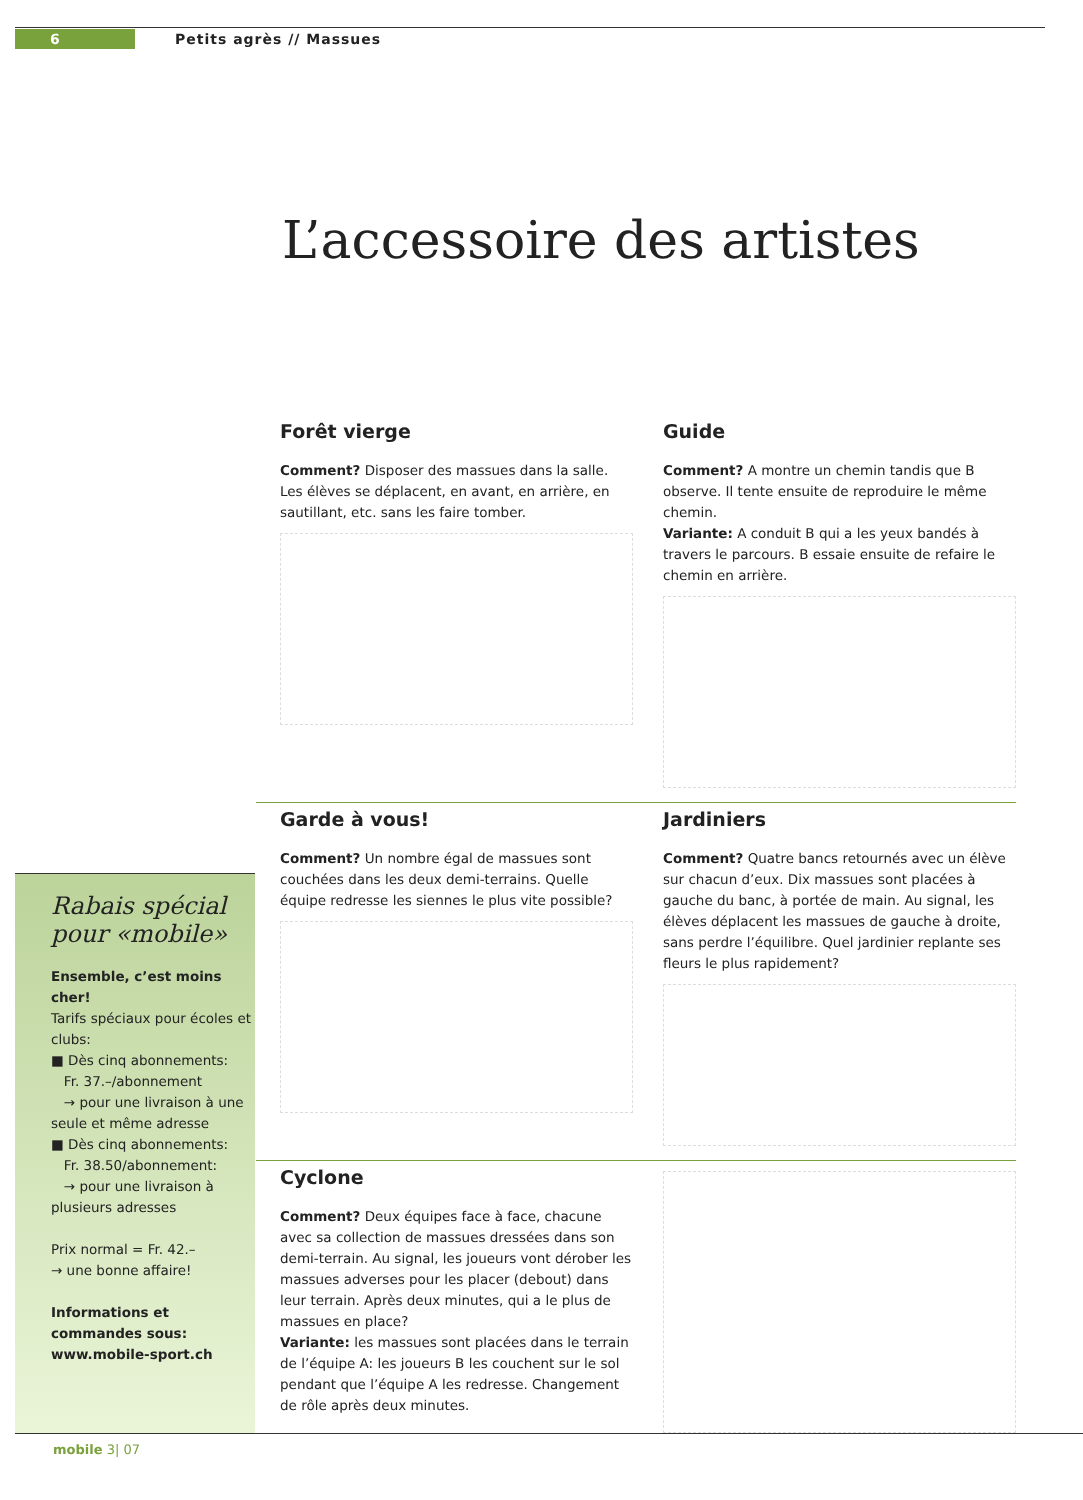6 Petits agrès // Massues
L’accessoire des artistes
Forêt vierge
Comment? Disposer des massues dans la salle. Les élèves se déplacent, en avant, en arrière, en sautillant, etc. sans les faire tomber.
Guide
Comment? A montre un chemin tandis que B observe. Il tente ensuite de reproduire le même chemin.
Variante: A conduit B qui a les yeux bandés à travers le parcours. B essaie ensuite de refaire le chemin en arrière.
Garde à vous!
Comment? Un nombre égal de massues sont couchées dans les deux demi-terrains. Quelle équipe redresse les siennes le plus vite possible?
Jardiniers
Comment? Quatre bancs retournés avec un élève sur chacun d’eux. Dix massues sont placées à gauche du banc, à portée de main. Au signal, les élèves déplacent les massues de gauche à droite, sans perdre l’équilibre. Quel jardinier replante ses fleurs le plus rapidement?
Cyclone
Comment? Deux équipes face à face, chacune avec sa collection de massues dressées dans son demi-terrain. Au signal, les joueurs vont dérober les massues adverses pour les placer (debout) dans leur terrain. Après deux minutes, qui a le plus de massues en place?
Variante: les massues sont placées dans le terrain de l’équipe A: les joueurs B les couchent sur le sol pendant que l’équipe A les redresse. Changement de rôle après deux minutes.
Rabais spécial pour «mobile»
Ensemble, c’est moins cher!
Tarifs spéciaux pour écoles et clubs:
■ Dès cinq abonnements:
Fr. 37.–/abonnement
→ pour une livraison à une seule et même adresse
■ Dès cinq abonnements:
Fr. 38.50/abonnement:
→ pour une livraison à plusieurs adresses
Prix normal = Fr. 42.–
→ une bonne affaire!
Informations et commandes sous: www.mobile-sport.ch
mobile 3| 07